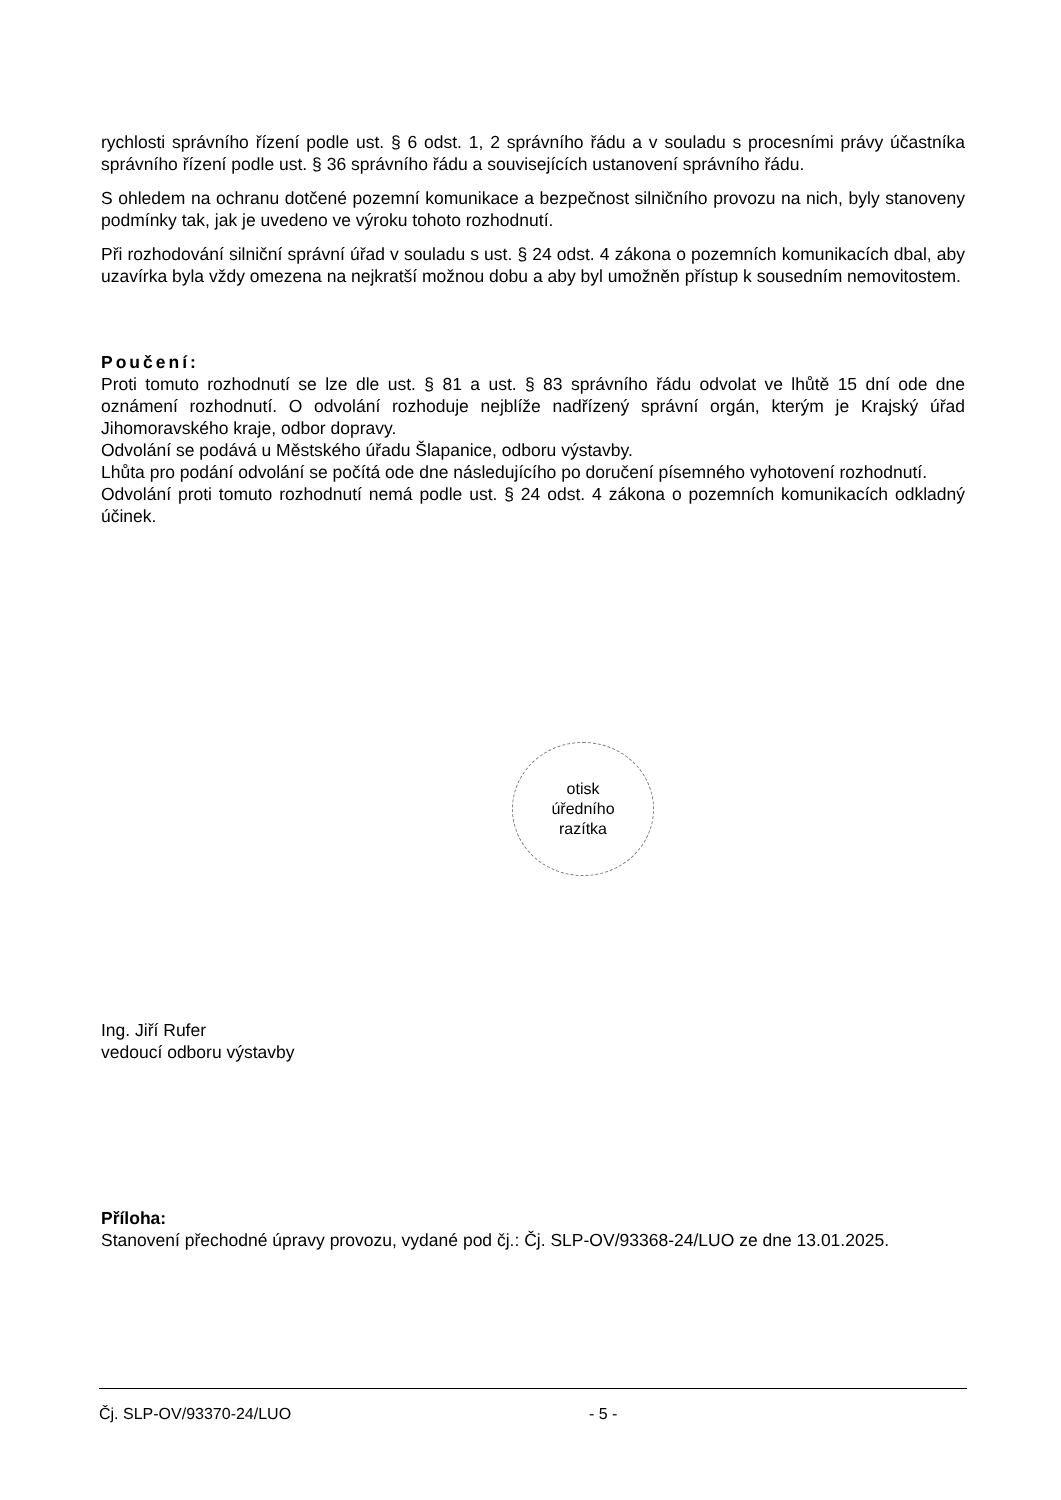rychlosti správního řízení podle ust. § 6 odst. 1, 2 správního řádu a v souladu s procesními právy účastníka správního řízení podle ust. § 36 správního řádu a souvisejících ustanovení správního řádu.
S ohledem na ochranu dotčené pozemní komunikace a bezpečnost silničního provozu na nich, byly stanoveny podmínky tak, jak je uvedeno ve výroku tohoto rozhodnutí.
Při rozhodování silniční správní úřad v souladu s ust. § 24 odst. 4 zákona o pozemních komunikacích dbal, aby uzavírka byla vždy omezena na nejkratší možnou dobu a aby byl umožněn přístup k sousedním nemovitostem.
Poučení:
Proti tomuto rozhodnutí se lze dle ust. § 81 a ust. § 83 správního řádu odvolat ve lhůtě 15 dní ode dne oznámení rozhodnutí. O odvolání rozhoduje nejblíže nadřízený správní orgán, kterým je Krajský úřad Jihomoravského kraje, odbor dopravy.
Odvolání se podává u Městského úřadu Šlapanice, odboru výstavby.
Lhůta pro podání odvolání se počítá ode dne následujícího po doručení písemného vyhotovení rozhodnutí.
Odvolání proti tomuto rozhodnutí nemá podle ust. § 24 odst. 4 zákona o pozemních komunikacích odkladný účinek.
otisk
úředního
razítka
Ing. Jiří Rufer
vedoucí odboru výstavby
Příloha:
Stanovení přechodné úpravy provozu, vydané pod čj.: Čj. SLP-OV/93368-24/LUO ze dne 13.01.2025.
Čj. SLP-OV/93370-24/LUO - 5 -